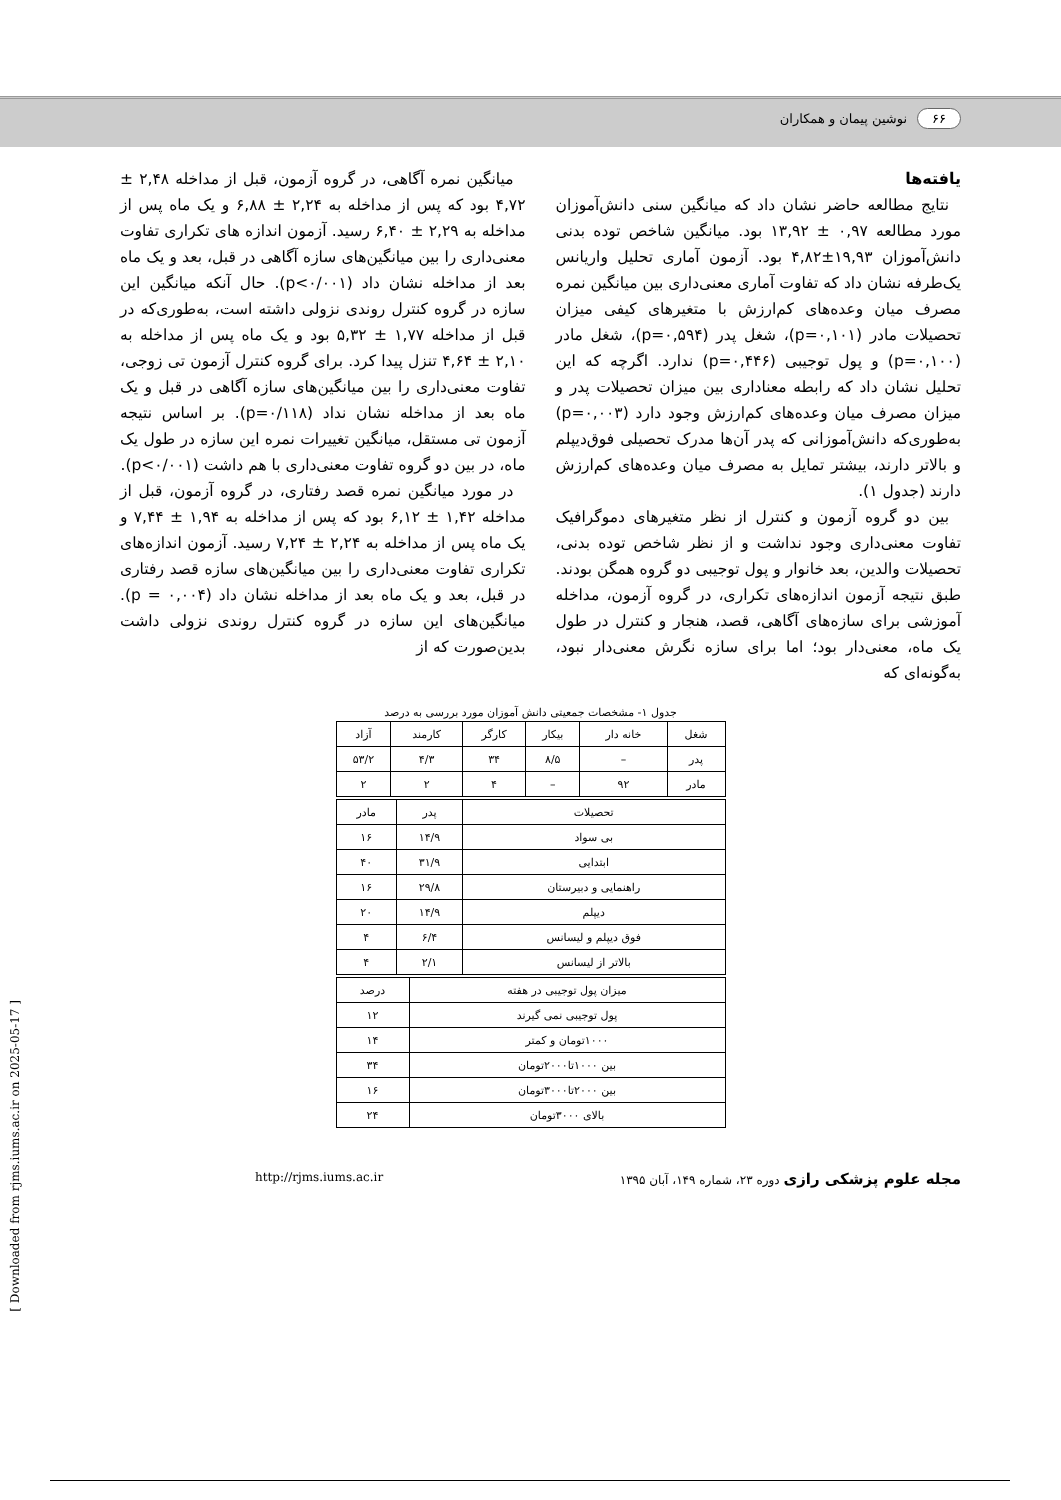۶۶ نوشین پیمان و همکاران
یافته‌ها
نتایج مطالعه حاضر نشان داد که میانگین سنی دانش‌آموزان مورد مطالعه ۰,۹۷ ± ۱۳,۹۲ بود. میانگین شاخص توده بدنی دانش‌آموزان ۱۹,۹۳±۴,۸۲ بود. آزمون آماری تحلیل واریانس یک‌طرفه نشان داد که تفاوت آماری معنی‌داری بین میانگین نمره مصرف میان وعده‌های کم‌ارزش با متغیرهای کیفی میزان تحصیلات مادر (p=۰,۱۰۱)، شغل پدر (p=۰,۵۹۴)، شغل مادر (p=۰,۱۰۰) و پول توجیبی (p=۰,۴۴۶) ندارد. اگرچه که این تحلیل نشان داد که رابطه معناداری بین میزان تحصیلات پدر و میزان مصرف میان وعده‌های کم‌ارزش وجود دارد (p=۰,۰۰۳) به‌طوری‌که دانش‌آموزانی که پدر آن‌ها مدرک تحصیلی فوق‌دیپلم و بالاتر دارند، بیشتر تمایل به مصرف میان وعده‌های کم‌ارزش دارند (جدول ۱).
بین دو گروه آزمون و کنترل از نظر متغیرهای دموگرافیک تفاوت معنی‌داری وجود نداشت و از نظر شاخص توده بدنی، تحصیلات والدین، بعد خانوار و پول توجیبی دو گروه همگن بودند. طبق نتیجه آزمون اندازه‌های تکراری، در گروه آزمون، مداخله آموزشی برای سازه‌های آگاهی، قصد، هنجار و کنترل در طول یک ماه، معنی‌دار بود؛ اما برای سازه نگرش معنی‌دار نبود، به‌گونه‌ای که
میانگین نمره آگاهی، در گروه آزمون، قبل از مداخله ۲,۴۸ ± ۴,۷۲ بود که پس از مداخله به ۲,۲۴ ± ۶,۸۸ و یک ماه پس از مداخله به ۲,۲۹ ± ۶,۴۰ رسید. آزمون اندازه های تکراری تفاوت معنی‌داری را بین میانگین‌های سازه آگاهی در قبل، بعد و یک ماه بعد از مداخله نشان داد (p<۰/۰۰۱). حال آنکه میانگین این سازه در گروه کنترل روندی نزولی داشته است، به‌طوری‌که در قبل از مداخله ۱,۷۷ ± ۵,۳۲ بود و یک ماه پس از مداخله به ۲,۱۰ ± ۴,۶۴ تنزل پیدا کرد. برای گروه کنترل آزمون تی زوجی، تفاوت معنی‌داری را بین میانگین‌های سازه آگاهی در قبل و یک ماه بعد از مداخله نشان نداد (p=۰/۱۱۸). بر اساس نتیجه آزمون تی مستقل، میانگین تغییرات نمره این سازه در طول یک ماه، در بین دو گروه تفاوت معنی‌داری با هم داشت (p<۰/۰۰۱).
در مورد میانگین نمره قصد رفتاری، در گروه آزمون، قبل از مداخله ۱,۴۲ ± ۶,۱۲ بود که پس از مداخله به ۱,۹۴ ± ۷,۴۴ و یک ماه پس از مداخله به ۲,۲۴ ± ۷,۲۴ رسید. آزمون اندازه‌های تکراری تفاوت معنی‌داری را بین میانگین‌های سازه قصد رفتاری در قبل، بعد و یک ماه بعد از مداخله نشان داد (p = ۰,۰۰۴). میانگین‌های این سازه در گروه کنترل روندی نزولی داشت بدین‌صورت که از
جدول ۱- مشخصات جمعیتی دانش آموزان مورد بررسی به درصد
| شغل | خانه دار | بیکار | کارگر | کارمند | آزاد |
| پدر | – | ۸/۵ | ۳۴ | ۴/۳ | ۵۳/۲ |
| مادر | ۹۲ | – | ۴ | ۲ | ۲ |
| تحصیلات | پدر | مادر |
| بی سواد | ۱۴/۹ | ۱۶ |
| ابتدایی | ۳۱/۹ | ۴۰ |
| راهنمایی و دبیرستان | ۲۹/۸ | ۱۶ |
| دیپلم | ۱۴/۹ | ۲۰ |
| فوق دیپلم و لیسانس | ۶/۴ | ۴ |
| بالاتر از لیسانس | ۲/۱ | ۴ |
| میزان پول توجیبی در هفته | درصد |
| پول توجیبی نمی گیرند | ۱۲ |
| ۱۰۰۰تومان و کمتر | ۱۴ |
| بین ۱۰۰۰تا۲۰۰۰تومان | ۳۴ |
| بین ۲۰۰۰تا۳۰۰۰تومان | ۱۶ |
| بالای ۳۰۰۰تومان | ۲۴ |
مجله علوم پزشکی رازی دوره ۲۳، شماره ۱۴۹، آبان ۱۳۹۵ http://rjms.iums.ac.ir
[ Downloaded from rjms.iums.ac.ir on 2025-05-17 ]